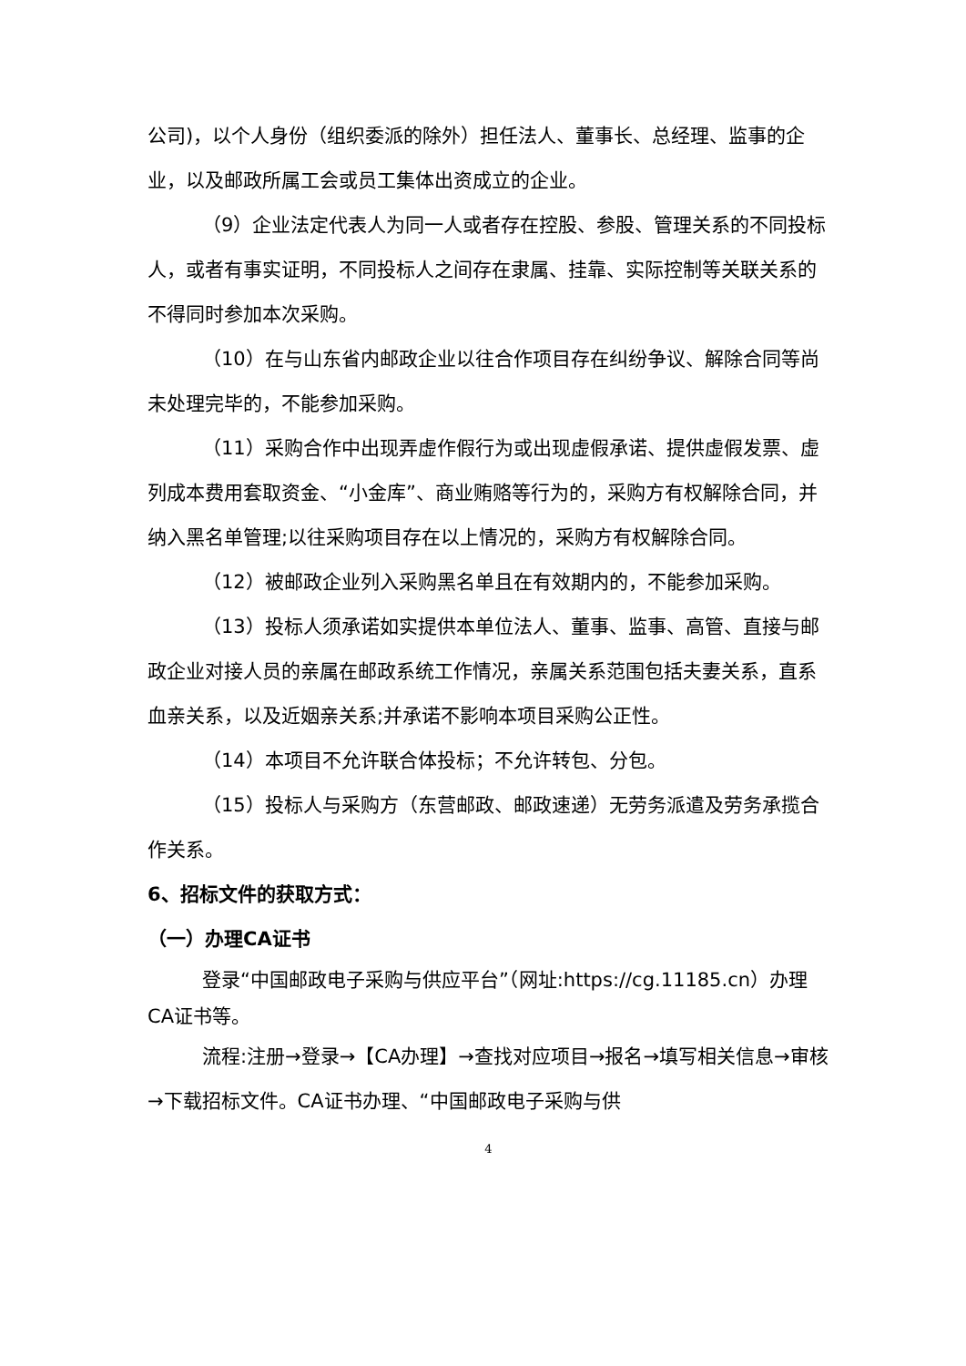公司)，以个人身份（组织委派的除外）担任法人、董事长、总经理、监事的企业，以及邮政所属工会或员工集体出资成立的企业。
（9）企业法定代表人为同一人或者存在控股、参股、管理关系的不同投标人，或者有事实证明，不同投标人之间存在隶属、挂靠、实际控制等关联关系的不得同时参加本次采购。
（10）在与山东省内邮政企业以往合作项目存在纠纷争议、解除合同等尚未处理完毕的，不能参加采购。
（11）采购合作中出现弄虚作假行为或出现虚假承诺、提供虚假发票、虚列成本费用套取资金、“小金库”、商业贿赂等行为的，采购方有权解除合同，并纳入黑名单管理;以往采购项目存在以上情况的，采购方有权解除合同。
（12）被邮政企业列入采购黑名单且在有效期内的，不能参加采购。
（13）投标人须承诺如实提供本单位法人、董事、监事、高管、直接与邮政企业对接人员的亲属在邮政系统工作情况，亲属关系范围包括夫妻关系，直系血亲关系，以及近姻亲关系;并承诺不影响本项目采购公正性。
（14）本项目不允许联合体投标；不允许转包、分包。
（15）投标人与采购方（东营邮政、邮政速递）无劳务派遣及劳务承揽合作关系。
6、招标文件的获取方式：
（一）办理CA证书
登录“中国邮政电子采购与供应平台”（网址:https://cg.11185.cn）办理CA证书等。
流程:注册→登录→【CA办理】→查找对应项目→报名→填写相关信息→审核→下载招标文件。CA证书办理、“中国邮政电子采购与供
4